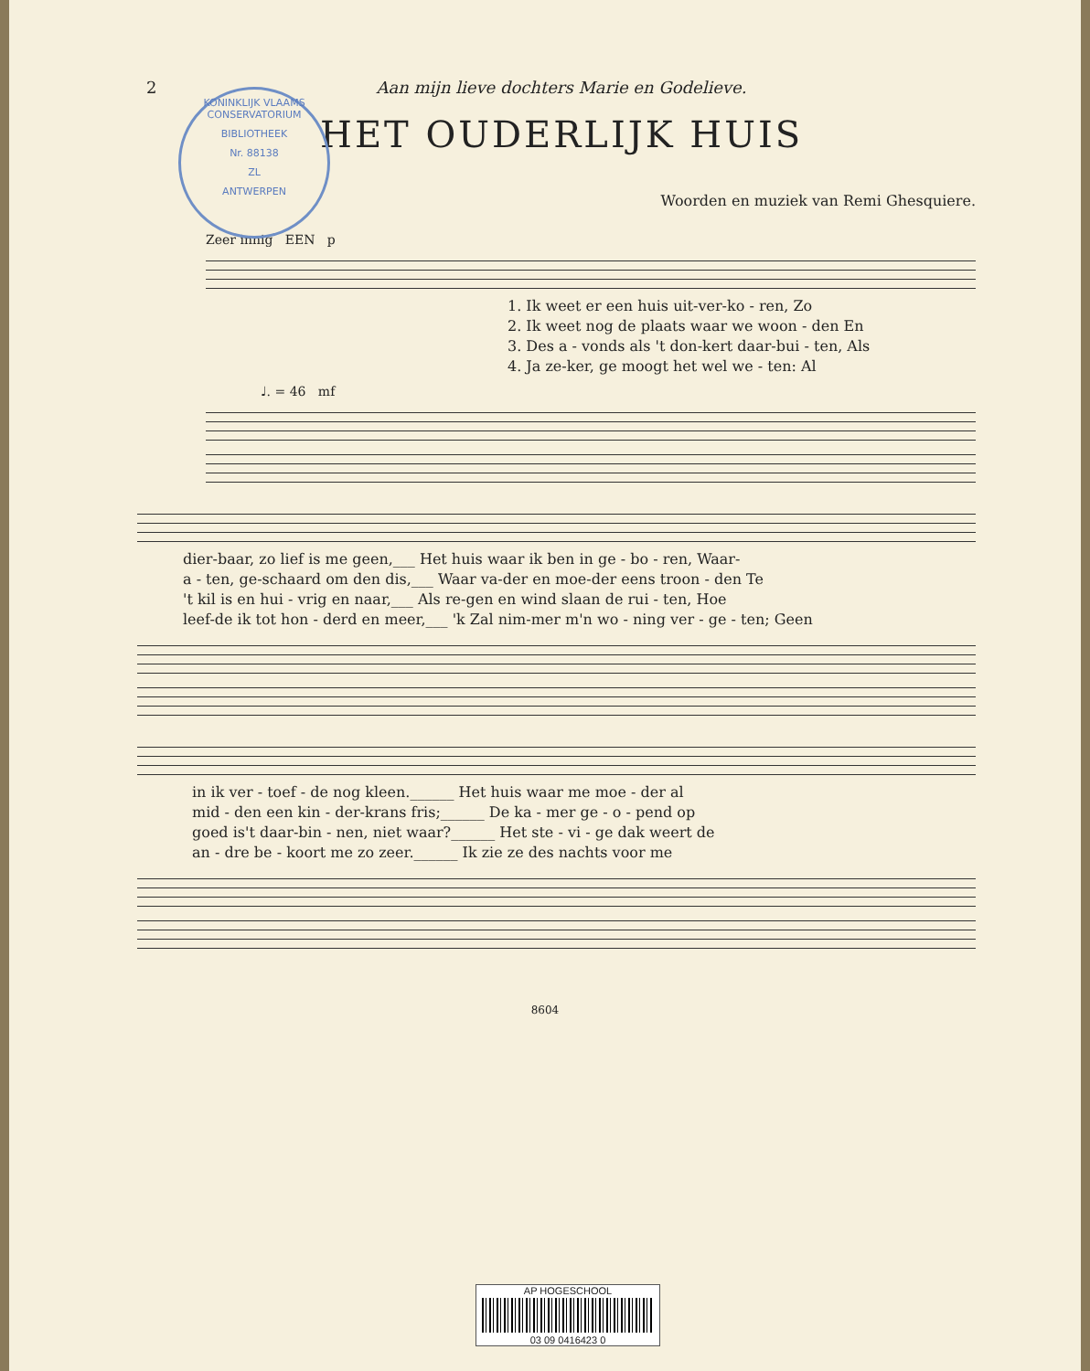2 Aan mijn lieve dochters Marie en Godelieve.
KONINKLIJK VLAAMS CONSERVATORIUM
BIBLIOTHEEK
Nr. 88138
ZL
ANTWERPEN
HET OUDERLIJK HUIS
Woorden en muziek van Remi Ghesquiere.
Zeer innig EEN p
1. Ik weet er een huis uit-ver-ko - ren, Zo
2. Ik weet nog de plaats waar we woon - den En
3. Des a - vonds als 't don-kert daar-bui - ten, Als
4. Ja ze-ker, ge moogt het wel we - ten: Al
♩. = 46 mf
dier-baar, zo lief is me geen,___ Het huis waar ik ben in ge - bo - ren, Waar-
a - ten, ge-schaard om den dis,___ Waar va-der en moe-der eens troon - den Te
't kil is en hui - vrig en naar,___ Als re-gen en wind slaan de rui - ten, Hoe
leef-de ik tot hon - derd en meer,___ 'k Zal nim-mer m'n wo - ning ver - ge - ten; Geen
in ik ver - toef - de nog kleen.______ Het huis waar me moe - der al
mid - den een kin - der-krans fris;______ De ka - mer ge - o - pend op
goed is't daar-bin - nen, niet waar?______ Het ste - vi - ge dak weert de
an - dre be - koort me zo zeer.______ Ik zie ze des nachts voor me
8604
AP HOGESCHOOL
03 09 0416423 0